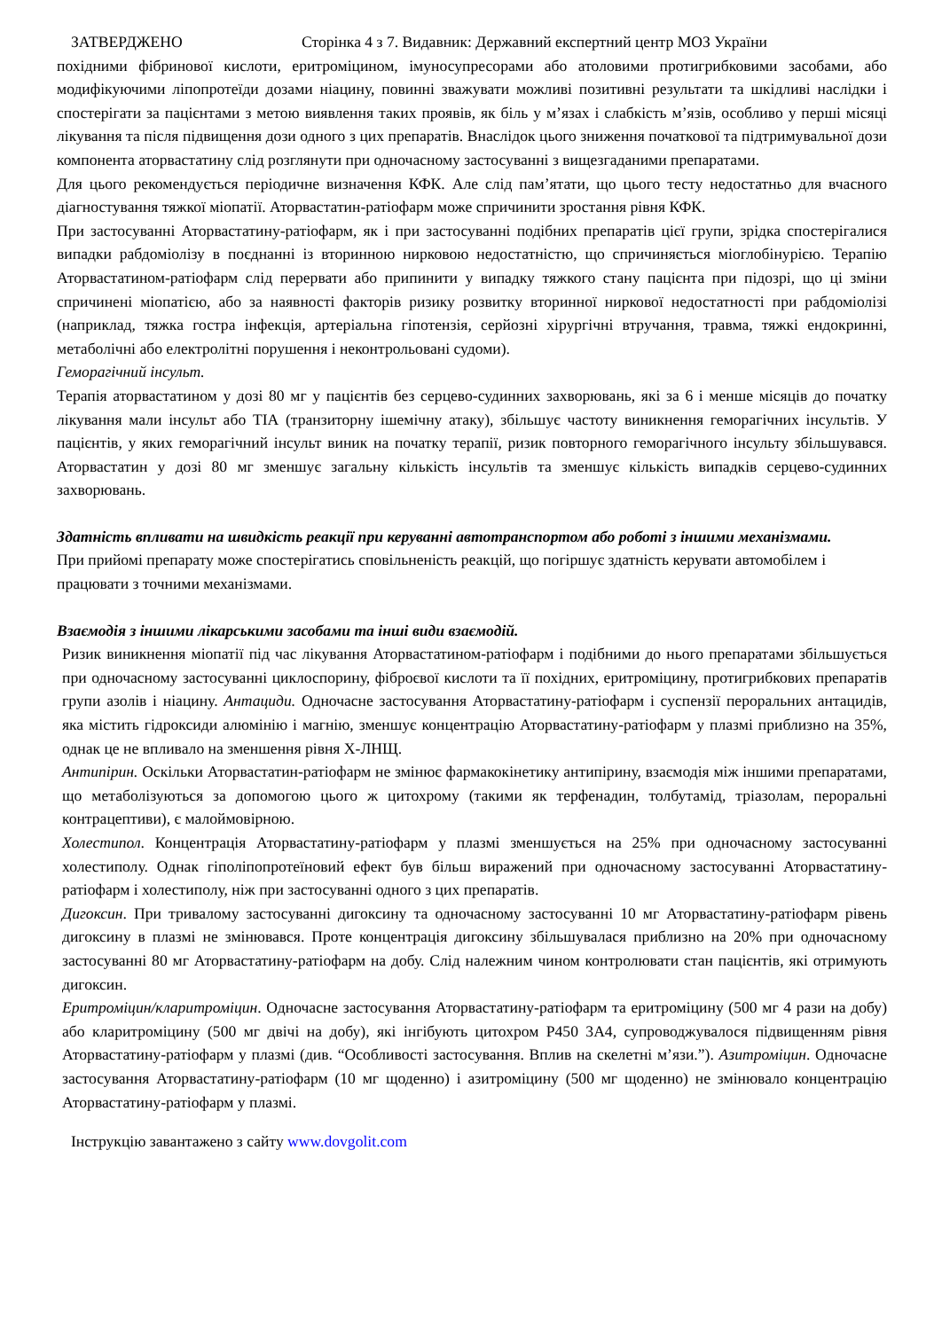ЗАТВЕРДЖЕНО Сторінка 4 з 7. Видавник: Державний експертний центр МОЗ України
похідними фібринової кислоти, еритроміцином, імуносупресорами або атоловими протигрибковими засобами, або модифікуючими ліпопротеїди дозами ніацину, повинні зважувати можливі позитивні результати та шкідливі наслідки і спостерігати за пацієнтами з метою виявлення таких проявів, як біль у м’язах і слабкість м’язів, особливо у перші місяці лікування та після підвищення дози одного з цих препаратів. Внаслідок цього зниження початкової та підтримувальної дози компонента аторвастатину слід розглянути при одночасному застосуванні з вищезгаданими препаратами.
Для цього рекомендується періодичне визначення КФК. Але слід пам’ятати, що цього тесту недостатньо для вчасного діагностування тяжкої міопатії. Аторвастатин-ратіофарм може спричинити зростання рівня КФК.
При застосуванні Аторвастатину-ратіофарм, як і при застосуванні подібних препаратів цієї групи, зрідка спостерігалися випадки рабдоміолізу в поєднанні із вторинною нирковою недостатністю, що спричиняється міоглобінурією. Терапію Аторвастатином-ратіофарм слід перервати або припинити у випадку тяжкого стану пацієнта при підозрі, що ці зміни спричинені міопатією, або за наявності факторів ризику розвитку вторинної ниркової недостатності при рабдоміолізі (наприклад, тяжка гостра інфекція, артеріальна гіпотензія, серйозні хірургічні втручання, травма, тяжкі ендокринні, метаболічні або електролітні порушення і неконтрольовані судоми).
Геморагічний інсульт.
Терапія аторвастатином у дозі 80 мг у пацієнтів без серцево-судинних захворювань, які за 6 і менше місяців до початку лікування мали інсульт або ТІА (транзиторну ішемічну атаку), збільшує частоту виникнення геморагічних інсультів. У пацієнтів, у яких геморагічний інсульт виник на початку терапії, ризик повторного геморагічного інсульту збільшувався. Аторвастатин у дозі 80 мг зменшує загальну кількість інсультів та зменшує кількість випадків серцево-судинних захворювань.
Здатність впливати на швидкість реакції при керуванні автотранспортом або роботі з іншими механізмами.
При прийомі препарату може спостерігатись сповільненість реакцій, що погіршує здатність керувати автомобілем і працювати з точними механізмами.
Взаємодія з іншими лікарськими засобами та інші види взаємодій.
Ризик виникнення міопатії під час лікування Аторвастатином-ратіофарм і подібними до нього препаратами збільшується при одночасному застосуванні циклоспорину, фіброєвої кислоти та її похідних, еритроміцину, протигрибкових препаратів групи азолів і ніацину. Антациди. Одночасне застосування Аторвастатину-ратіофарм і суспензії пероральних антацидів, яка містить гідроксиди алюмінію і магнію, зменшує концентрацію Аторвастатину-ратіофарм у плазмі приблизно на 35%, однак це не впливало на зменшення рівня Х-ЛНЩ.
Антипірин. Оскільки Аторвастатин-ратіофарм не змінює фармакокінетику антипірину, взаємодія між іншими препаратами, що метаболізуються за допомогою цього ж цитохрому (такими як терфенадин, толбутамід, тріазолам, пероральні контрацептиви), є малоймовірною.
Холестипол. Концентрація Аторвастатину-ратіофарм у плазмі зменшується на 25% при одночасному застосуванні холестиполу. Однак гіполіпопротеїновий ефект був більш виражений при одночасному застосуванні Аторвастатину-ратіофарм і холестиполу, ніж при застосуванні одного з цих препаратів.
Дигоксин. При тривалому застосуванні дигоксину та одночасному застосуванні 10 мг Аторвастатину-ратіофарм рівень дигоксину в плазмі не змінювався. Проте концентрація дигоксину збільшувалася приблизно на 20% при одночасному застосуванні 80 мг Аторвастатину-ратіофарм на добу. Слід належним чином контролювати стан пацієнтів, які отримують дигоксин.
Еритроміцин/кларитроміцин. Одночасне застосування Аторвастатину-ратіофарм та еритроміцину (500 мг 4 рази на добу) або кларитроміцину (500 мг двічі на добу), які інгібують цитохром Р450 3А4, супроводжувалося підвищенням рівня Аторвастатину-ратіофарм у плазмі (див. “Особливості застосування. Вплив на скелетні м’язи.”). Азитроміцин. Одночасне застосування Аторвастатину-ратіофарм (10 мг щоденно) і азитроміцину (500 мг щоденно) не змінювало концентрацію Аторвастатину-ратіофарм у плазмі.
Інструкцію завантажено з сайту www.dovgolit.com